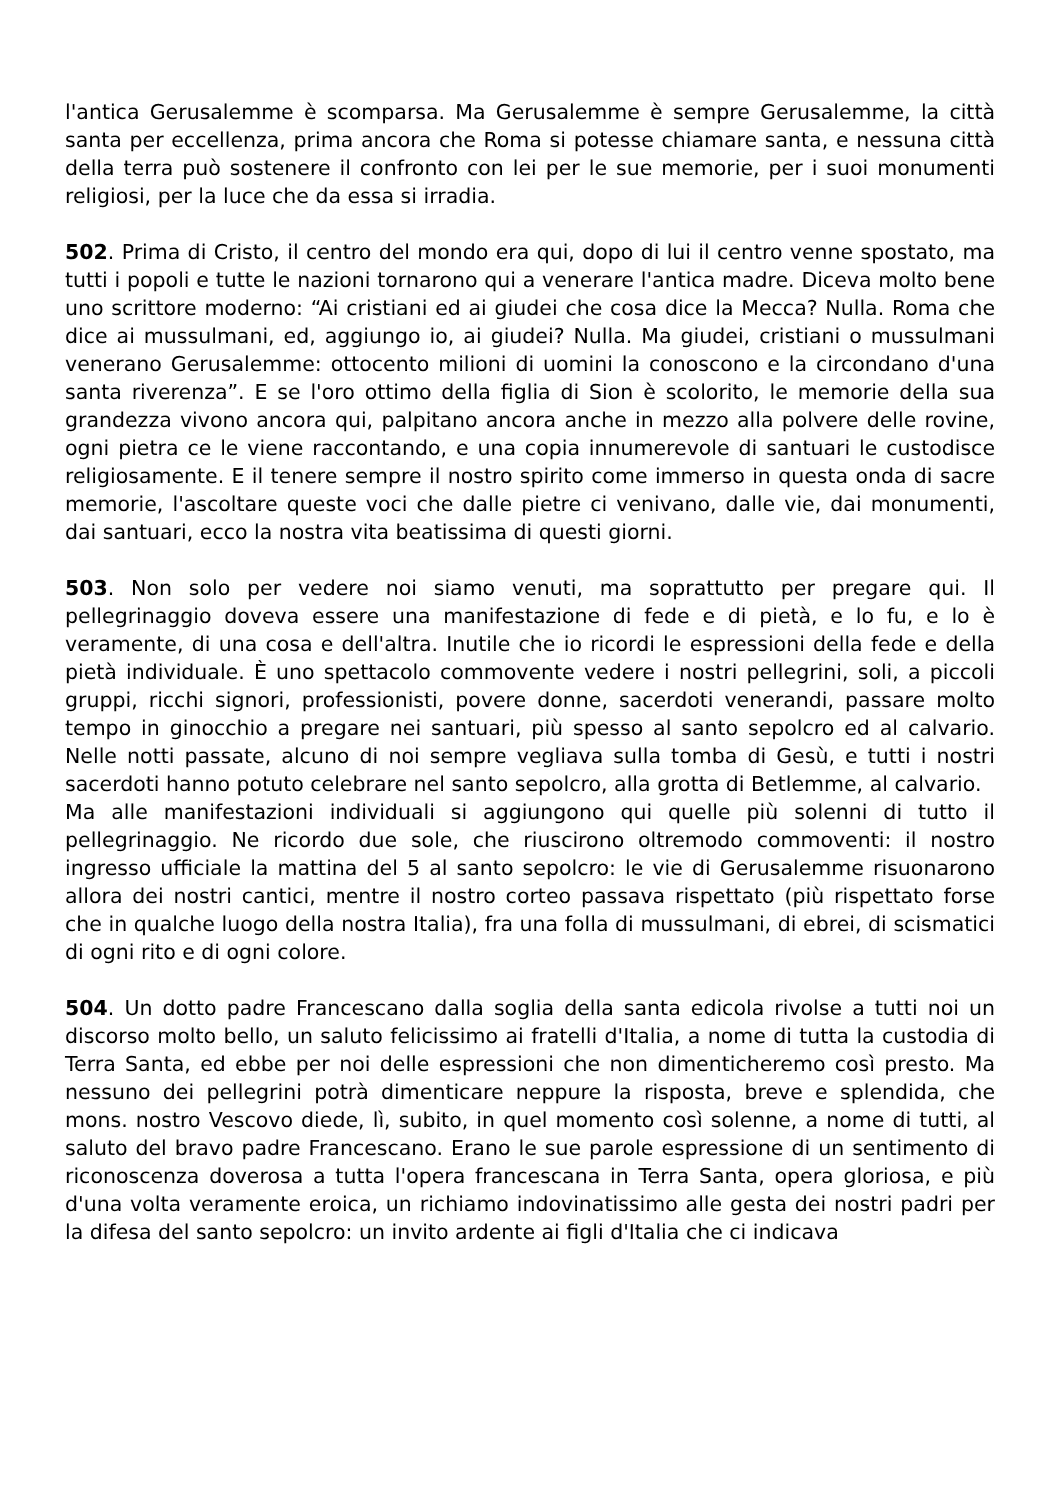l'antica Gerusalemme è scomparsa. Ma Gerusalemme è sempre Gerusalemme, la città santa per eccellenza, prima ancora che Roma si potesse chiamare santa, e nessuna città della terra può sostenere il confronto con lei per le sue memorie, per i suoi monumenti religiosi, per la luce che da essa si irradia.
502. Prima di Cristo, il centro del mondo era qui, dopo di lui il centro venne spostato, ma tutti i popoli e tutte le nazioni tornarono qui a venerare l'antica madre. Diceva molto bene uno scrittore moderno: “Ai cristiani ed ai giudei che cosa dice la Mecca? Nulla. Roma che dice ai mussulmani, ed, aggiungo io, ai giudei? Nulla. Ma giudei, cristiani o mussulmani venerano Gerusalemme: ottocento milioni di uomini la conoscono e la circondano d'una santa riverenza”. E se l'oro ottimo della figlia di Sion è scolorito, le memorie della sua grandezza vivono ancora qui, palpitano ancora anche in mezzo alla polvere delle rovine, ogni pietra ce le viene raccontando, e una copia innumerevole di santuari le custodisce religiosamente. E il tenere sempre il nostro spirito come immerso in questa onda di sacre memorie, l'ascoltare queste voci che dalle pietre ci venivano, dalle vie, dai monumenti, dai santuari, ecco la nostra vita beatissima di questi giorni.
503. Non solo per vedere noi siamo venuti, ma soprattutto per pregare qui. Il pellegrinaggio doveva essere una manifestazione di fede e di pietà, e lo fu, e lo è veramente, di una cosa e dell'altra. Inutile che io ricordi le espressioni della fede e della pietà individuale. È uno spettacolo commovente vedere i nostri pellegrini, soli, a piccoli gruppi, ricchi signori, professionisti, povere donne, sacerdoti venerandi, passare molto tempo in ginocchio a pregare nei santuari, più spesso al santo sepolcro ed al calvario. Nelle notti passate, alcuno di noi sempre vegliava sulla tomba di Gesù, e tutti i nostri sacerdoti hanno potuto celebrare nel santo sepolcro, alla grotta di Betlemme, al calvario.
Ma alle manifestazioni individuali si aggiungono qui quelle più solenni di tutto il pellegrinaggio. Ne ricordo due sole, che riuscirono oltremodo commoventi: il nostro ingresso ufficiale la mattina del 5 al santo sepolcro: le vie di Gerusalemme risuonarono allora dei nostri cantici, mentre il nostro corteo passava rispettato (più rispettato forse che in qualche luogo della nostra Italia), fra una folla di mussulmani, di ebrei, di scismatici di ogni rito e di ogni colore.
504. Un dotto padre Francescano dalla soglia della santa edicola rivolse a tutti noi un discorso molto bello, un saluto felicissimo ai fratelli d'Italia, a nome di tutta la custodia di Terra Santa, ed ebbe per noi delle espressioni che non dimenticheremo così presto. Ma nessuno dei pellegrini potrà dimenticare neppure la risposta, breve e splendida, che mons. nostro Vescovo diede, lì, subito, in quel momento così solenne, a nome di tutti, al saluto del bravo padre Francescano. Erano le sue parole espressione di un sentimento di riconoscenza doverosa a tutta l'opera francescana in Terra Santa, opera gloriosa, e più d'una volta veramente eroica, un richiamo indovinatissimo alle gesta dei nostri padri per la difesa del santo sepolcro: un invito ardente ai figli d'Italia che ci indicava